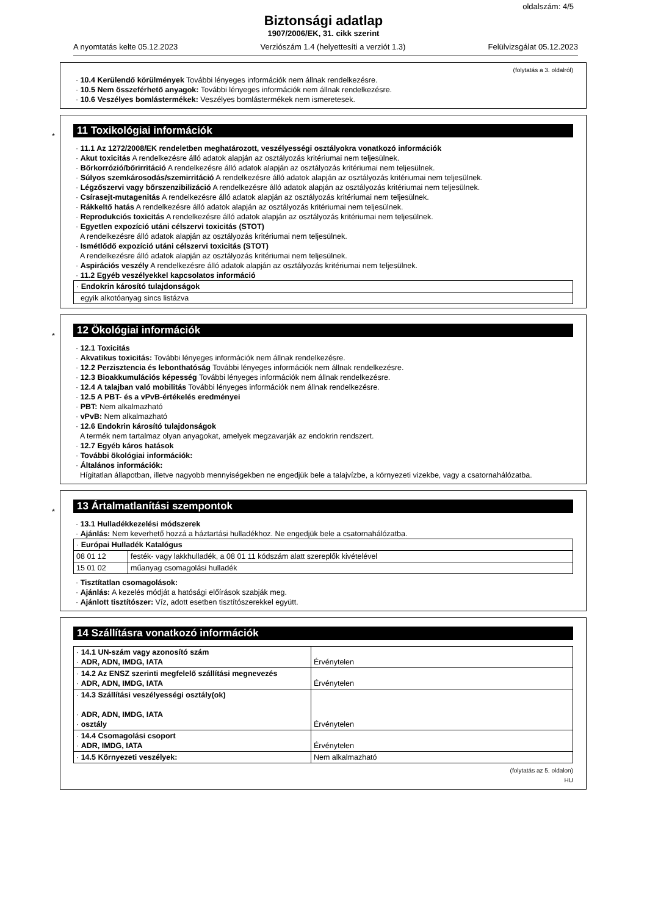oldalszám: 4/5
Biztonsági adatlap
1907/2006/EK, 31. cikk szerint
A nyomtatás kelte 05.12.2023 Verziószám 1.4 (helyettesíti a verziót 1.3) Felülvizsgálat 05.12.2023
(folytatás a 3. oldalról)
· 10.4 Kerülendő körülmények További lényeges információk nem állnak rendelkezésre.
· 10.5 Nem összeférhető anyagok: További lényeges információk nem állnak rendelkezésre.
· 10.6 Veszélyes bomlástermékek: Veszélyes bomlástermékek nem ismeretesek.
*
11 Toxikológiai információk
· 11.1 Az 1272/2008/EK rendeletben meghatározott, veszélyességi osztályokra vonatkozó információk
· Akut toxicitás A rendelkezésre álló adatok alapján az osztályozás kritériumai nem teljesülnek.
· Bőrkorrózió/bőrirritáció A rendelkezésre álló adatok alapján az osztályozás kritériumai nem teljesülnek.
· Súlyos szemkárosodás/szemirritáció A rendelkezésre álló adatok alapján az osztályozás kritériumai nem teljesülnek.
· Légzőszervi vagy bőrszenzibilizáció A rendelkezésre álló adatok alapján az osztályozás kritériumai nem teljesülnek.
· Csírasejt-mutagenitás A rendelkezésre álló adatok alapján az osztályozás kritériumai nem teljesülnek.
· Rákkeltő hatás A rendelkezésre álló adatok alapján az osztályozás kritériumai nem teljesülnek.
· Reprodukciós toxicitás A rendelkezésre álló adatok alapján az osztályozás kritériumai nem teljesülnek.
· Egyetlen expozíció utáni célszervi toxicitás (STOT)
A rendelkezésre álló adatok alapján az osztályozás kritériumai nem teljesülnek.
· Ismétlődő expozíció utáni célszervi toxicitás (STOT)
A rendelkezésre álló adatok alapján az osztályozás kritériumai nem teljesülnek.
· Aspirációs veszély A rendelkezésre álló adatok alapján az osztályozás kritériumai nem teljesülnek.
· 11.2 Egyéb veszélyekkel kapcsolatos információ
| · Endokrin károsító tulajdonságok |
| egyik alkotóanyag sincs listázva |
*
12 Ökológiai információk
· 12.1 Toxicitás
· Akvatikus toxicitás: További lényeges információk nem állnak rendelkezésre.
· 12.2 Perzisztencia és lebonthatóság További lényeges információk nem állnak rendelkezésre.
· 12.3 Bioakkumulációs képesség További lényeges információk nem állnak rendelkezésre.
· 12.4 A talajban való mobilitás További lényeges információk nem állnak rendelkezésre.
· 12.5 A PBT- és a vPvB-értékelés eredményei
· PBT: Nem alkalmazható
· vPvB: Nem alkalmazható
· 12.6 Endokrin károsító tulajdonságok
A termék nem tartalmaz olyan anyagokat, amelyek megzavarják az endokrin rendszert.
· 12.7 Egyéb káros hatások
· További ökológiai információk:
· Általános információk:
Hígitatlan állapotban, illetve nagyobb mennyiségekben ne engedjük bele a talajvízbe, a környezeti vizekbe, vagy a csatornahálózatba.
*
13 Ártalmatlanítási szempontok
· 13.1 Hulladékkezelési módszerek
· Ajánlás: Nem keverhető hozzá a háztartási hulladékhoz. Ne engedjük bele a csatornahálózatba.
| · Európai Hulladék Katalógus | |
| 08 01 12 | festék- vagy lakkhulladék, a 08 01 11 kódszám alatt szereplők kivételével |
| 15 01 02 | műanyag csomagolási hulladék |
· Tisztítatlan csomagolások:
· Ajánlás: A kezelés módját a hatósági előírások szabják meg.
· Ajánlott tisztítószer: Víz, adott esetben tisztítószerekkel együtt.
14 Szállításra vonatkozó információk
| · 14.1 UN-szám vagy azonosító szám · ADR, ADN, IMDG, IATA | Érvénytelen |
| · 14.2 Az ENSZ szerinti megfelelő szállítási megnevezés · ADR, ADN, IMDG, IATA | Érvénytelen |
| · 14.3 Szállítási veszélyességi osztály(ok) · ADR, ADN, IMDG, IATA · osztály | Érvénytelen |
| · 14.4 Csomagolási csoport · ADR, IMDG, IATA | Érvénytelen |
| · 14.5 Környezeti veszélyek: | Nem alkalmazható |
(folytatás az 5. oldalon)
HU